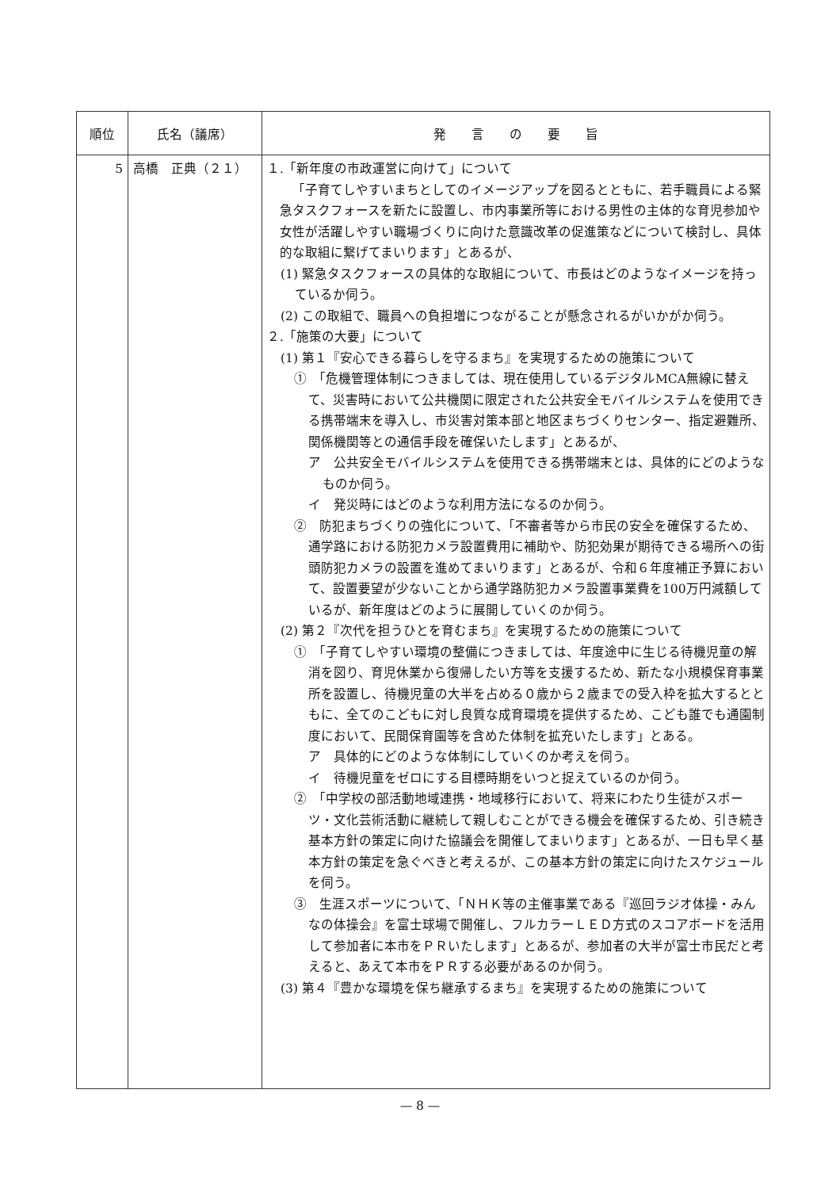| 順位 | 氏名（議席） | 発 言 の 要 旨 |
| --- | --- | --- |
| 5 | 高橋 正典（２１） | １.「新年度の市政運営に向けて」について 「子育てしやすいまちとしてのイメージアップを図るとともに、若手職員による緊急タスクフォースを新たに設置し、市内事業所等における男性の主体的な育児参加や女性が活躍しやすい職場づくりに向けた意識改革の促進策などについて検討し、具体的な取組に繋げてまいります」とあるが、 (1) 緊急タスクフォースの具体的な取組について、市長はどのようなイメージを持っているか伺う。 (2) この取組で、職員への負担増につながることが懸念されるがいかがか伺う。 ２.「施策の大要」について (1) 第１『安心できる暮らしを守るまち』を実現するための施策について ① 「危機管理体制につきましては、現在使用しているデジタルMCA無線に替えて、災害時において公共機関に限定された公共安全モバイルシステムを使用できる携帯端末を導入し、市災害対策本部と地区まちづくりセンター、指定避難所、関係機関等との通信手段を確保いたします」とあるが、 ア 公共安全モバイルシステムを使用できる携帯端末とは、具体的にどのようなものか伺う。 イ 発災時にはどのような利用方法になるのか伺う。 ② 防犯まちづくりの強化について、「不審者等から市民の安全を確保するため、通学路における防犯カメラ設置費用に補助や、防犯効果が期待できる場所への街頭防犯カメラの設置を進めてまいります」とあるが、令和６年度補正予算において、設置要望が少ないことから通学路防犯カメラ設置事業費を100万円減額しているが、新年度はどのように展開していくのか伺う。 (2) 第２『次代を担うひとを育むまち』を実現するための施策について ① 「子育てしやすい環境の整備につきましては、年度途中に生じる待機児童の解消を図り、育児休業から復帰したい方等を支援するため、新たな小規模保育事業所を設置し、待機児童の大半を占める０歳から２歳までの受入枠を拡大するとともに、全てのこどもに対し良質な成育環境を提供するため、こども誰でも通園制度において、民間保育園等を含めた体制を拡充いたします」とある。 ア 具体的にどのような体制にしていくのか考えを伺う。 イ 待機児童をゼロにする目標時期をいつと捉えているのか伺う。 ② 「中学校の部活動地域連携・地域移行において、将来にわたり生徒がスポーツ・文化芸術活動に継続して親しむことができる機会を確保するため、引き続き基本方針の策定に向けた協議会を開催してまいります」とあるが、一日も早く基本方針の策定を急ぐべきと考えるが、この基本方針の策定に向けたスケジュールを伺う。 ③ 生涯スポーツについて、「ＮＨＫ等の主催事業である『巡回ラジオ体操・みんなの体操会』を富士球場で開催し、フルカラーＬＥＤ方式のスコアボードを活用して参加者に本市をＰＲいたします」とあるが、参加者の大半が富士市民だと考えると、あえて本市をＰＲする必要があるのか伺う。 (3) 第４『豊かな環境を保ち継承するまち』を実現するための施策について |
— 8 —